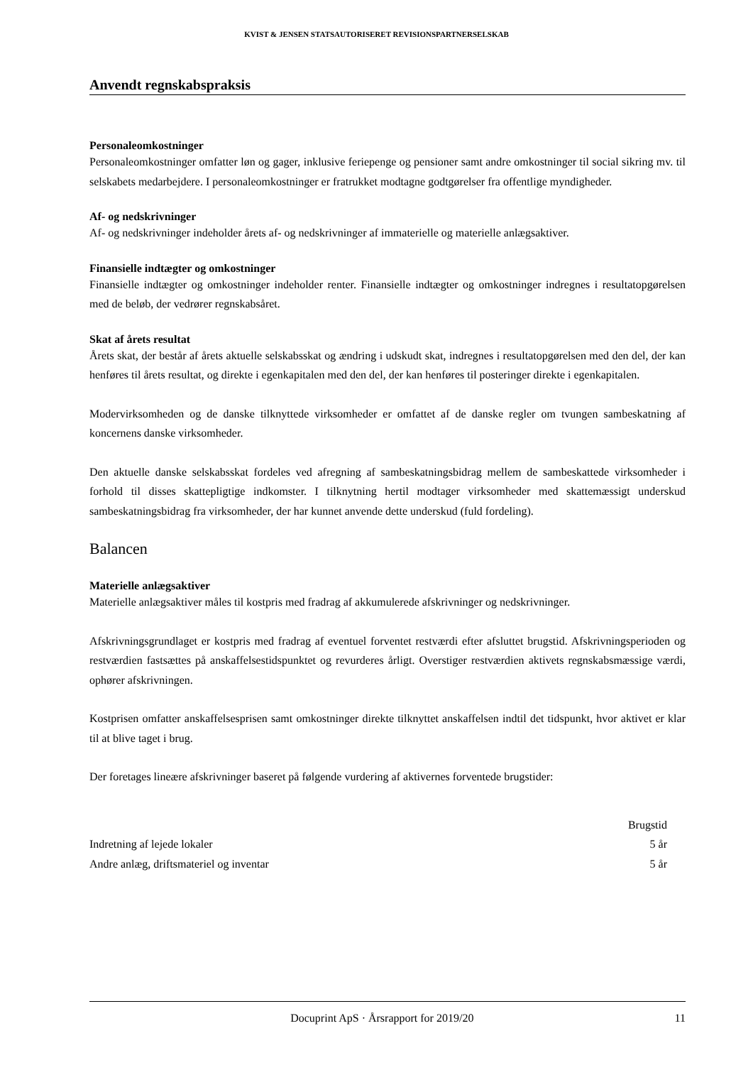KVIST & JENSEN STATSAUTORISERET REVISIONSPARTNERSELSKAB
Anvendt regnskabspraksis
Personaleomkostninger
Personaleomkostninger omfatter løn og gager, inklusive feriepenge og pensioner samt andre omkostninger til social sikring mv. til selskabets medarbejdere. I personaleomkostninger er fratrukket modtagne godtgørelser fra offentlige myndigheder.
Af- og nedskrivninger
Af- og nedskrivninger indeholder årets af- og nedskrivninger af immaterielle og materielle anlægsaktiver.
Finansielle indtægter og omkostninger
Finansielle indtægter og omkostninger indeholder renter. Finansielle indtægter og omkostninger indregnes i resultatopgørelsen med de beløb, der vedrører regnskabsåret.
Skat af årets resultat
Årets skat, der består af årets aktuelle selskabsskat og ændring i udskudt skat, indregnes i resultatopgørelsen med den del, der kan henføres til årets resultat, og direkte i egenkapitalen med den del, der kan henføres til posteringer direkte i egenkapitalen.
Modervirksomheden og de danske tilknyttede virksomheder er omfattet af de danske regler om tvungen sambeskatning af koncernens danske virksomheder.
Den aktuelle danske selskabsskat fordeles ved afregning af sambeskatningsbidrag mellem de sambeskattede virksomheder i forhold til disses skattepligtige indkomster. I tilknytning hertil modtager virksomheder med skattemæssigt underskud sambeskatningsbidrag fra virksomheder, der har kunnet anvende dette underskud (fuld fordeling).
Balancen
Materielle anlægsaktiver
Materielle anlægsaktiver måles til kostpris med fradrag af akkumulerede afskrivninger og nedskrivninger.
Afskrivningsgrundlaget er kostpris med fradrag af eventuel forventet restværdi efter afsluttet brugstid. Afskrivningsperioden og restværdien fastsættes på anskaffelsestidspunktet og revurderes årligt. Overstiger restværdien aktivets regnskabsmæssige værdi, ophører afskrivningen.
Kostprisen omfatter anskaffelsesprisen samt omkostninger direkte tilknyttet anskaffelsen indtil det tidspunkt, hvor aktivet er klar til at blive taget i brug.
Der foretages lineære afskrivninger baseret på følgende vurdering af aktivernes forventede brugstider:
| | Brugstid |
| --- | --- |
| Indretning af lejede lokaler | 5 år |
| Andre anlæg, driftsmateriel og inventar | 5 år |
Docuprint ApS · Årsrapport for 2019/20 11